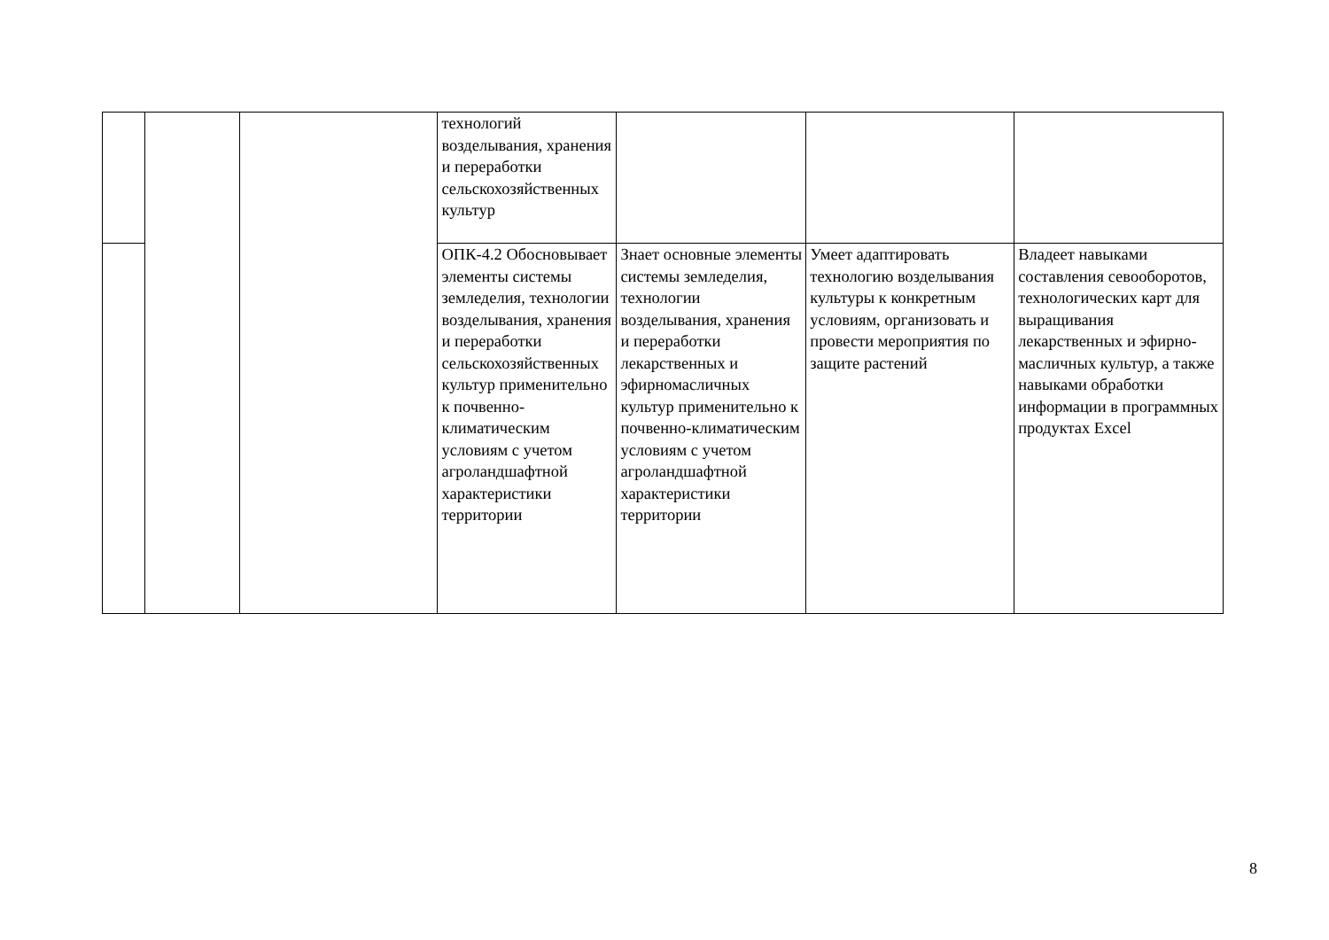| | | | технологий возделывания, хранения и переработки сельскохозяйственных культур | | | |
| | | | ОПК-4.2 Обосновывает элементы системы земледелия, технологии возделывания, хранения и переработки сельскохозяйственных культур применительно к почвенно-климатическим условиям с учетом агроландшафтной характеристики территории | Знает основные элементы системы земледелия, технологии возделывания, хранения и переработки лекарственных и эфирномасличных культур применительно к почвенно-климатическим условиям с учетом агроландшафтной характеристики территории | Умеет адаптировать технологию возделывания культуры к конкретным условиям, организовать и провести мероприятия по защите растений | Владеет навыками составления севооборотов, технологических карт для выращивания лекарственных и эфирно-масличных культур, а также навыками обработки информации в программных продуктах Excel |
8